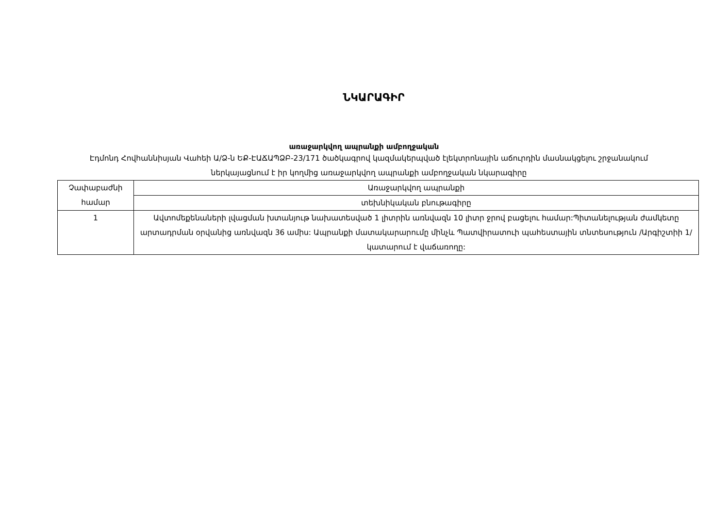ՆԿԱՐԱԳԻՐ
առաջարկվող ապրանքի ամբողջական
Էդմոնդ Հովհաննիսյան Վահեի Ա/Ձ-ն ԵՔ-ԷԱՃԱՊՁԲ-23/171 ծածկագրով կազմակերպված էլեկտրոնային աճուրդին մասնակցելու շրջանակում ներկայացնում է իր կողմից առաջարկվող ապրանքի ամբողջական նկարագիրը
| Չափաբաժնի համար | Առաջարկվող ապրանքի |
| | տեխնիկական բնութագիրը |
| 1 | Ավտոմեքենաների լվացման խտանյութ նախատեսված 1 լիտրին առնվազն 10 լիտր ջրով բացելու համար:Պիտանելության ժամկետը արտադրման օրվանից առնվազն 36 ամիս: Ապրանքի մատակարարումը մինչև Պատվիրատուի պահեստային տնտեսություն /Արգիշտիի 1/ կատարում է վաճառողը: |